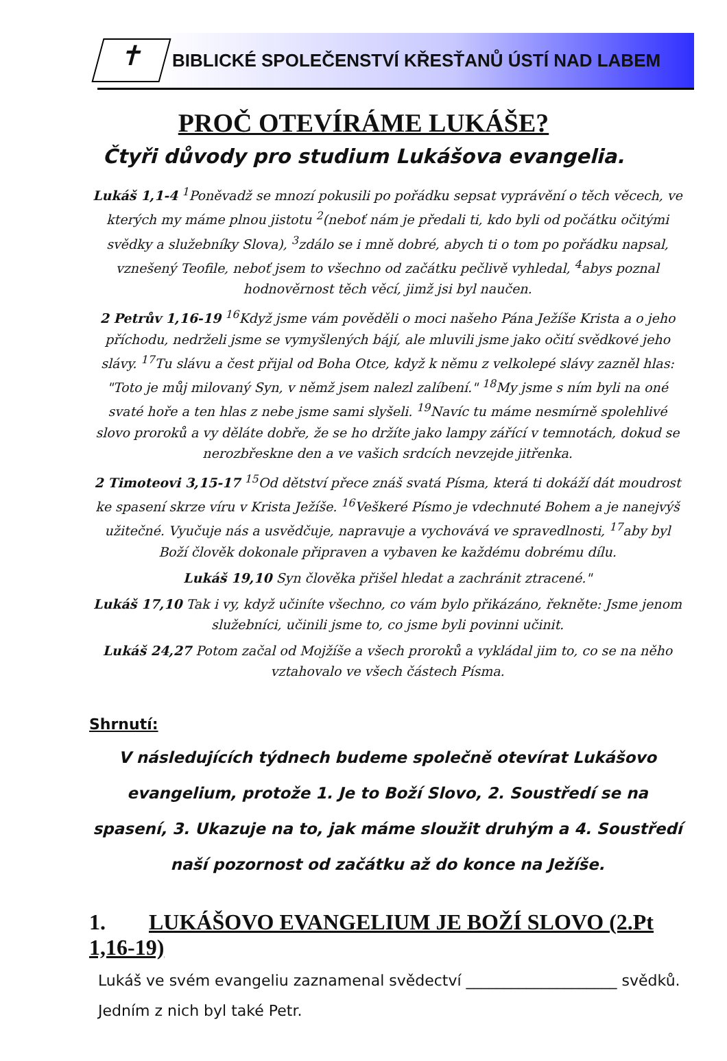✝
BIBLICKÉ SPOLEČENSTVÍ KŘESŤANŮ ÚSTÍ NAD LABEM
PROČ OTEVÍRÁME LUKÁŠE?
Čtyři důvody pro studium Lukášova evangelia.
Lukáš 1,1-4 <sup>1</sup>Poněvadž se mnozí pokusili po pořádku sepsat vyprávění o těch věcech, ve kterých my máme plnou jistotu <sup>2</sup>(neboť nám je předali ti, kdo byli od počátku očitými svědky a služebníky Slova), <sup>3</sup>zdálo se i mně dobré, abych ti o tom po pořádku napsal, vznešený Teofile, neboť jsem to všechno od začátku pečlivě vyhledal, <sup>4</sup>abys poznal hodnověrnost těch věcí, jimž jsi byl naučen.
2 Petrův 1,16-19 <sup>16</sup>Když jsme vám pověděli o moci našeho Pána Ježíše Krista a o jeho příchodu, nedrželi jsme se vymyšlených bájí, ale mluvili jsme jako očití svědkové jeho slávy. <sup>17</sup>Tu slávu a čest přijal od Boha Otce, když k němu z velkolepé slávy zazněl hlas: "Toto je můj milovaný Syn, v němž jsem nalezl zalíbení." <sup>18</sup>My jsme s ním byli na oné svaté hoře a ten hlas z nebe jsme sami slyšeli. <sup>19</sup>Navíc tu máme nesmírně spolehlivé slovo proroků a vy děláte dobře, že se ho držíte jako lampy zářící v temnotách, dokud se nerozbřeskne den a ve vašich srdcích nevzejde jitřenka.
2 Timoteovi 3,15-17 <sup>15</sup>Od dětství přece znáš svatá Písma, která ti dokáží dát moudrost ke spasení skrze víru v Krista Ježíše. <sup>16</sup>Veškeré Písmo je vdechnuté Bohem a je nanejvýš užitečné. Vyučuje nás a usvědčuje, napravuje a vychovává ve spravedlnosti, <sup>17</sup>aby byl Boží člověk dokonale připraven a vybaven ke každému dobrému dílu.
Lukáš 19,10 Syn člověka přišel hledat a zachránit ztracené."
Lukáš 17,10 Tak i vy, když učiníte všechno, co vám bylo přikázáno, řekněte: Jsme jenom služebníci, učinili jsme to, co jsme byli povinni učinit.
Lukáš 24,27 Potom začal od Mojžíše a všech proroků a vykládal jim to, co se na něho vztahovalo ve všech částech Písma.
Shrnutí:
V následujících týdnech budeme společně otevírat Lukášovo evangelium, protože 1. Je to Boží Slovo, 2. Soustředí se na spasení, 3. Ukazuje na to, jak máme sloužit druhým a 4. Soustředí naší pozornost od začátku až do konce na Ježíše.
1. LUKÁŠOVO EVANGELIUM JE BOŽÍ SLOVO (2.Pt 1,16-19)
Lukáš ve svém evangeliu zaznamenal svědectví ____________________ svědků. Jedním z nich byl také Petr.